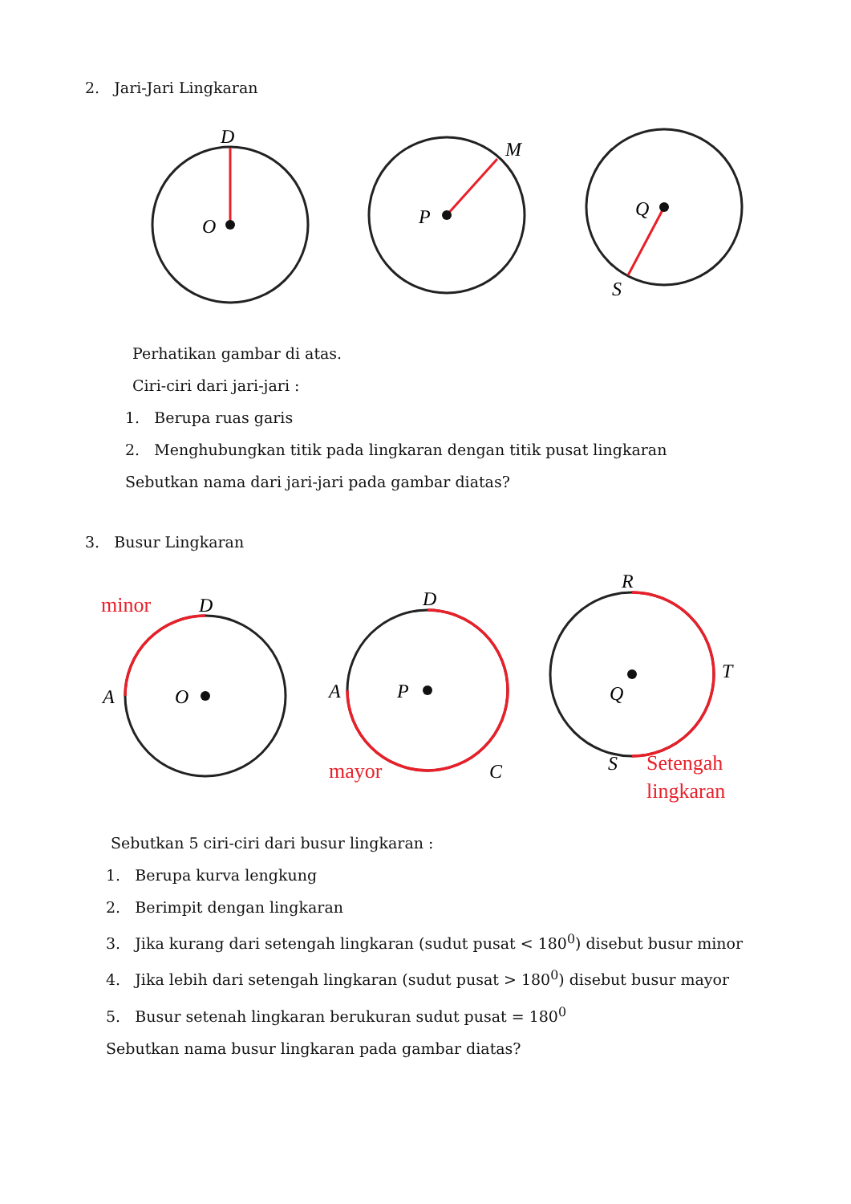2. Jari-Jari Lingkaran
D
O
P
M
Q
S
Perhatikan gambar di atas.
Ciri-ciri dari jari-jari :
1. Berupa ruas garis
2. Menghubungkan titik pada lingkaran dengan titik pusat lingkaran
Sebutkan nama dari jari-jari pada gambar diatas?
3. Busur Lingkaran
D
A
O
D
A
P
C
R
T
Q
S
minor
mayor
Setengah
lingkaran
Sebutkan 5 ciri-ciri dari busur lingkaran :
1. Berupa kurva lengkung
2. Berimpit dengan lingkaran
3. Jika kurang dari setengah lingkaran (sudut pusat < 180<sup>0</sup>) disebut busur minor
4. Jika lebih dari setengah lingkaran (sudut pusat > 180<sup>0</sup>) disebut busur mayor
5. Busur setenah lingkaran berukuran sudut pusat = 180<sup>0</sup>
Sebutkan nama busur lingkaran pada gambar diatas?